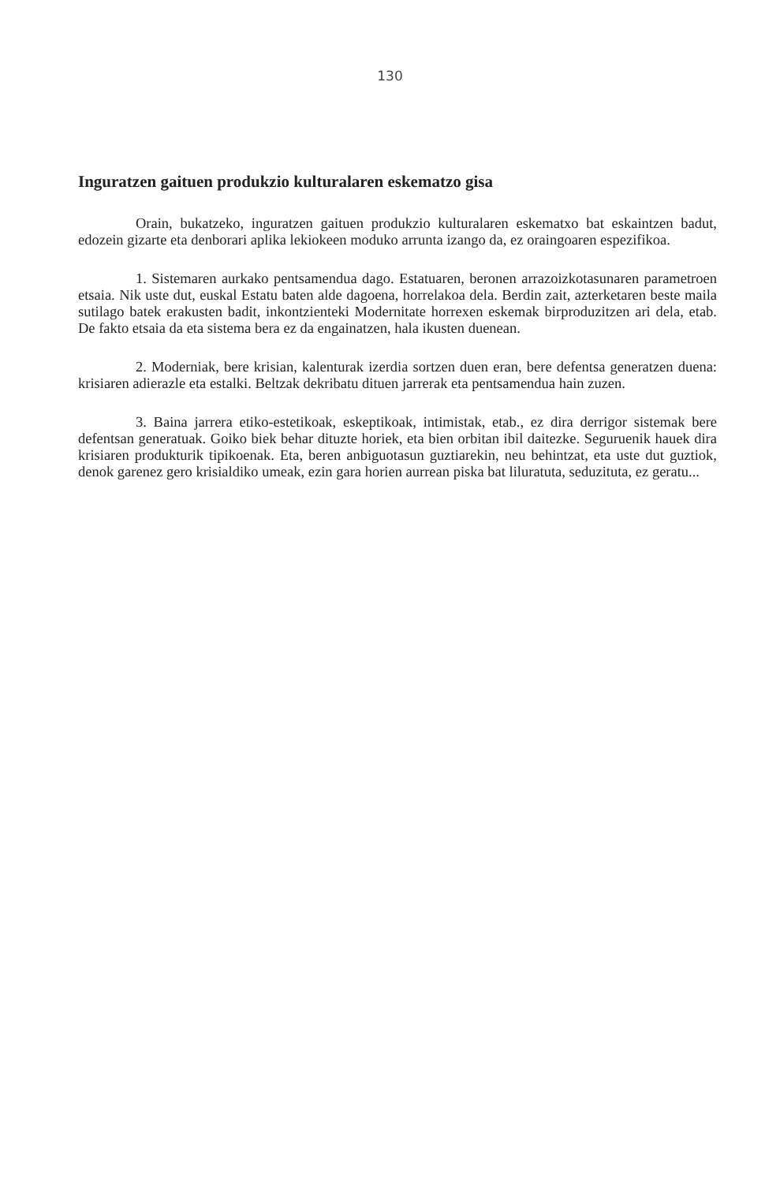130
Inguratzen gaituen produkzio kulturalaren eskematzo gisa
Orain, bukatzeko, inguratzen gaituen produkzio kulturalaren eskematxo bat eskaintzen badut, edozein gizarte eta denborari aplika lekiokeen moduko arrunta izango da, ez oraingoaren espezifikoa.
1. Sistemaren aurkako pentsamendua dago. Estatuaren, beronen arrazoizkotasunaren parametroen etsaia. Nik uste dut, euskal Estatu baten alde dagoena, horrelakoa dela. Berdin zait, azterketaren beste maila sutilago batek erakusten badit, inkontzienteki Modernitate horrexen eskemak birproduzitzen ari dela, etab. De fakto etsaia da eta sistema bera ez da engainatzen, hala ikusten duenean.
2. Moderniak, bere krisian, kalenturak izerdia sortzen duen eran, bere defentsa generatzen duena: krisiaren adierazle eta estalki. Beltzak dekribatu dituen jarrerak eta pentsamendua hain zuzen.
3. Baina jarrera etiko-estetikoak, eskeptikoak, intimistak, etab., ez dira derrigor sistemak bere defentsan generatuak. Goiko biek behar dituzte horiek, eta bien orbitan ibil daitezke. Seguruenik hauek dira krisiaren produkturik tipikoenak. Eta, beren anbiguotasun guztiarekin, neu behintzat, eta uste dut guztiok, denok garenez gero krisialdiko umeak, ezin gara horien aurrean piska bat liluratuta, seduzituta, ez geratu...